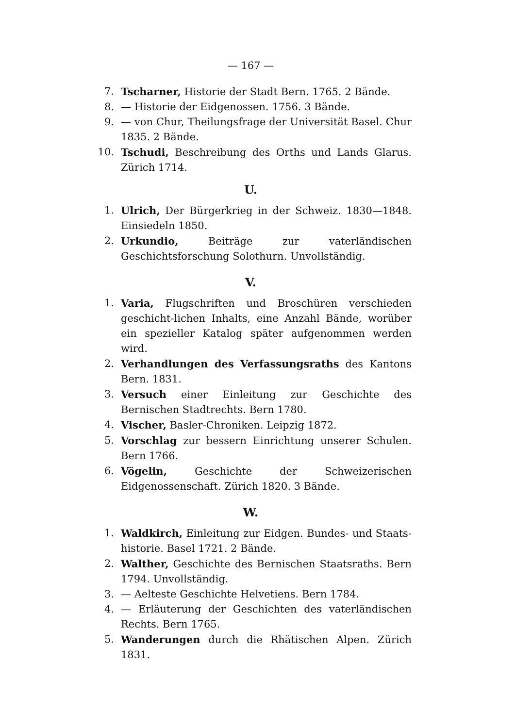— 167 —
7. Tscharner, Historie der Stadt Bern. 1765. 2 Bände.
8. — Historie der Eidgenossen. 1756. 3 Bände.
9. — von Chur, Theilungsfrage der Universität Basel. Chur 1835. 2 Bände.
10. Tschudi, Beschreibung des Orths und Lands Glarus. Zürich 1714.
U.
1. Ulrich, Der Bürgerkrieg in der Schweiz. 1830—1848. Einsiedeln 1850.
2. Urkundio, Beiträge zur vaterländischen Geschichtsforschung Solothurn. Unvollständig.
V.
1. Varia, Flugschriften und Broschüren verschieden geschicht-lichen Inhalts, eine Anzahl Bände, worüber ein spezieller Katalog später aufgenommen werden wird.
2. Verhandlungen des Verfassungsraths des Kantons Bern. 1831.
3. Versuch einer Einleitung zur Geschichte des Bernischen Stadtrechts. Bern 1780.
4. Vischer, Basler-Chroniken. Leipzig 1872.
5. Vorschlag zur bessern Einrichtung unserer Schulen. Bern 1766.
6. Vögelin, Geschichte der Schweizerischen Eidgenossenschaft. Zürich 1820. 3 Bände.
W.
1. Waldkirch, Einleitung zur Eidgen. Bundes- und Staats-historie. Basel 1721. 2 Bände.
2. Walther, Geschichte des Bernischen Staatsraths. Bern 1794. Unvollständig.
3. — Aelteste Geschichte Helvetiens. Bern 1784.
4. — Erläuterung der Geschichten des vaterländischen Rechts. Bern 1765.
5. Wanderungen durch die Rhätischen Alpen. Zürich 1831.